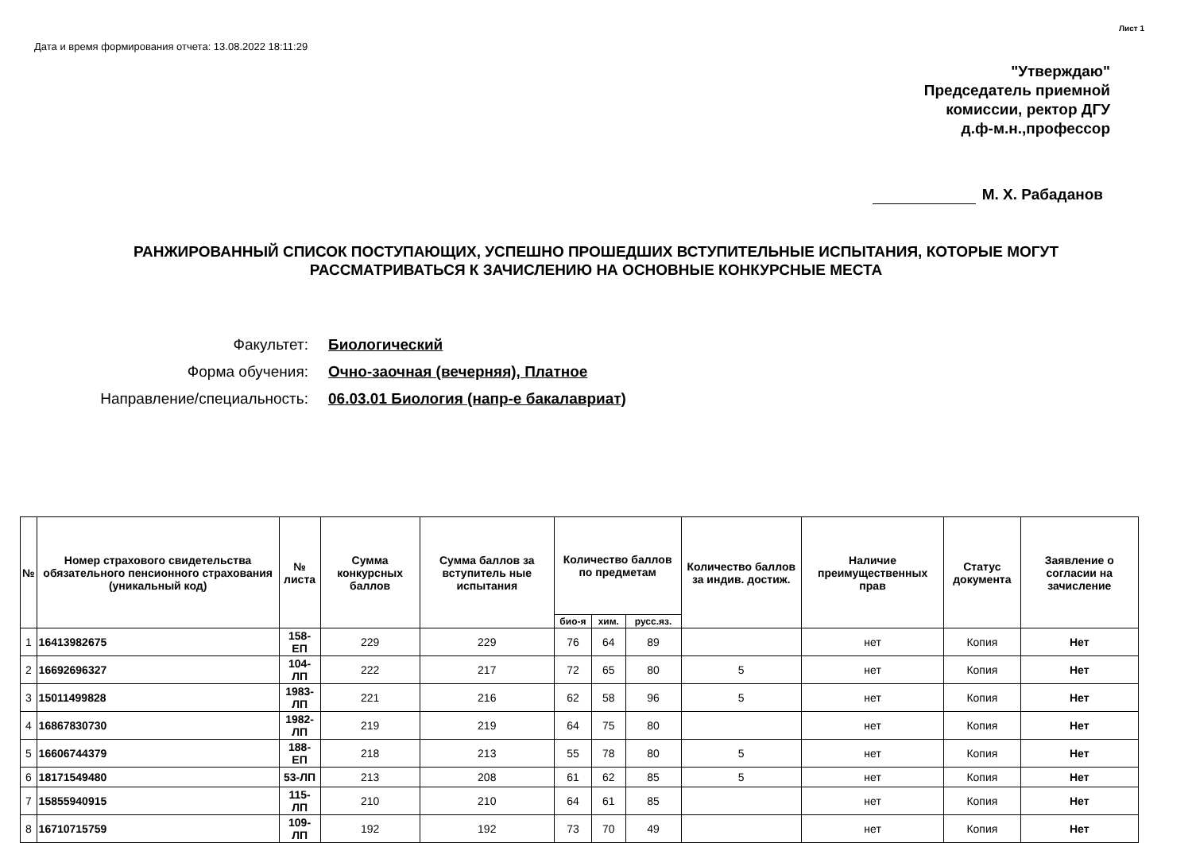Лист 1
Дата и время формирования отчета: 13.08.2022 18:11:29
"Утверждаю"
Председатель приемной
комиссии, ректор ДГУ
д.ф-м.н.,профессор
М. Х. Рабаданов
РАНЖИРОВАННЫЙ СПИСОК ПОСТУПАЮЩИХ, УСПЕШНО ПРОШЕДШИХ ВСТУПИТЕЛЬНЫЕ ИСПЫТАНИЯ, КОТОРЫЕ МОГУТ
РАССМАТРИВАТЬСЯ К ЗАЧИСЛЕНИЮ НА ОСНОВНЫЕ КОНКУРСНЫЕ МЕСТА
Факультет: Биологический
Форма обучения: Очно-заочная (вечерняя), Платное
Направление/специальность: 06.03.01 Биология (напр-е бакалавриат)
| № | Номер страхового свидетельства обязательного пенсионного страхования (уникальный код) | № листа | Сумма конкурсных баллов | Сумма баллов за вступитель ные испытания | Количество баллов по предметам | | | Количество баллов за индив. достиж. | Наличие преимущественных прав | Статус документа | Заявление о согласии на зачисление |
| --- | --- | --- | --- | --- | --- | --- | --- | --- | --- | --- | --- |
| | | | | | био-я | хим. | русс.яз. | | | | |
| 1 | 16413982675 | 158-ЕП | 229 | 229 | 76 | 64 | 89 | | нет | Копия | Нет |
| 2 | 16692696327 | 104-ЛП | 222 | 217 | 72 | 65 | 80 | 5 | нет | Копия | Нет |
| 3 | 15011499828 | 1983-ЛП | 221 | 216 | 62 | 58 | 96 | 5 | нет | Копия | Нет |
| 4 | 16867830730 | 1982-ЛП | 219 | 219 | 64 | 75 | 80 | | нет | Копия | Нет |
| 5 | 16606744379 | 188-ЕП | 218 | 213 | 55 | 78 | 80 | 5 | нет | Копия | Нет |
| 6 | 18171549480 | 53-ЛП | 213 | 208 | 61 | 62 | 85 | 5 | нет | Копия | Нет |
| 7 | 15855940915 | 115-ЛП | 210 | 210 | 64 | 61 | 85 | | нет | Копия | Нет |
| 8 | 16710715759 | 109-ЛП | 192 | 192 | 73 | 70 | 49 | | нет | Копия | Нет |